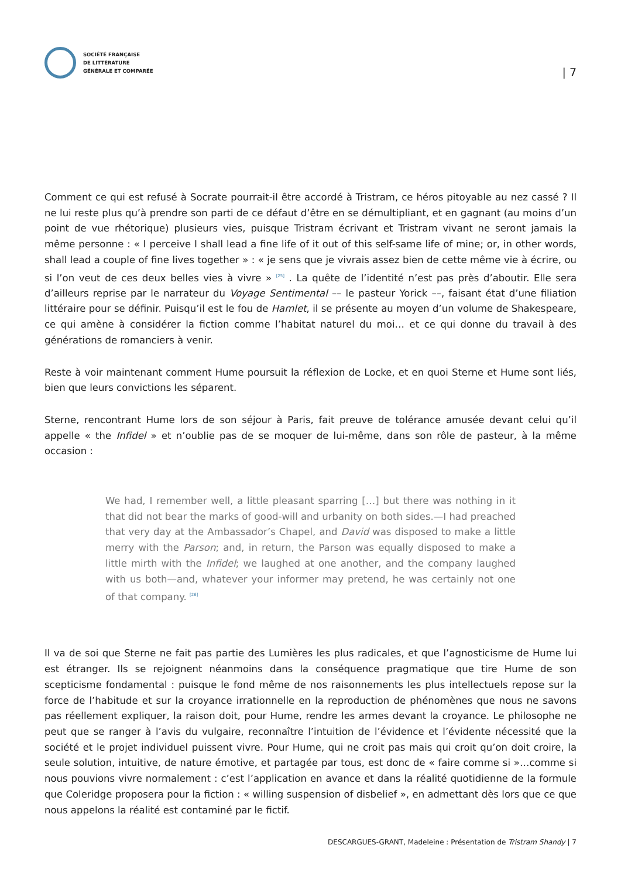SOCIÉTÉ FRANÇAISE
DE LITTÉRATURE
GÉNÉRALE ET COMPARÉE
| 7
Comment ce qui est refusé à Socrate pourrait-il être accordé à Tristram, ce héros pitoyable au nez cassé ? Il ne lui reste plus qu’à prendre son parti de ce défaut d’être en se démultipliant, et en gagnant (au moins d’un point de vue rhétorique) plusieurs vies, puisque Tristram écrivant et Tristram vivant ne seront jamais la même personne : « I perceive I shall lead a fine life of it out of this self-same life of mine; or, in other words, shall lead a couple of fine lives together » : « je sens que je vivrais assez bien de cette même vie à écrire, ou si l’on veut de ces deux belles vies à vivre » <sup>[25]</sup> . La quête de l’identité n’est pas près d’aboutir. Elle sera d’ailleurs reprise par le narrateur du Voyage Sentimental –– le pasteur Yorick ––, faisant état d’une filiation littéraire pour se définir. Puisqu’il est le fou de Hamlet, il se présente au moyen d’un volume de Shakespeare, ce qui amène à considérer la fiction comme l’habitat naturel du moi… et ce qui donne du travail à des générations de romanciers à venir.
Reste à voir maintenant comment Hume poursuit la réflexion de Locke, et en quoi Sterne et Hume sont liés, bien que leurs convictions les séparent.
Sterne, rencontrant Hume lors de son séjour à Paris, fait preuve de tolérance amusée devant celui qu’il appelle « the Infidel » et n’oublie pas de se moquer de lui-même, dans son rôle de pasteur, à la même occasion :
We had, I remember well, a little pleasant sparring […] but there was nothing in it that did not bear the marks of good-will and urbanity on both sides.—I had preached that very day at the Ambassador’s Chapel, and David was disposed to make a little merry with the Parson; and, in return, the Parson was equally disposed to make a little mirth with the Infidel; we laughed at one another, and the company laughed with us both—and, whatever your informer may pretend, he was certainly not one of that company. <sup>[26]</sup>
Il va de soi que Sterne ne fait pas partie des Lumières les plus radicales, et que l’agnosticisme de Hume lui est étranger. Ils se rejoignent néanmoins dans la conséquence pragmatique que tire Hume de son scepticisme fondamental : puisque le fond même de nos raisonnements les plus intellectuels repose sur la force de l’habitude et sur la croyance irrationnelle en la reproduction de phénomènes que nous ne savons pas réellement expliquer, la raison doit, pour Hume, rendre les armes devant la croyance. Le philosophe ne peut que se ranger à l’avis du vulgaire, reconnaître l’intuition de l’évidence et l’évidente nécessité que la société et le projet individuel puissent vivre. Pour Hume, qui ne croit pas mais qui croit qu’on doit croire, la seule solution, intuitive, de nature émotive, et partagée par tous, est donc de « faire comme si »…comme si nous pouvions vivre normalement : c’est l’application en avance et dans la réalité quotidienne de la formule que Coleridge proposera pour la fiction : « willing suspension of disbelief », en admettant dès lors que ce que nous appelons la réalité est contaminé par le fictif.
DESCARGUES-GRANT, Madeleine : Présentation de Tristram Shandy | 7